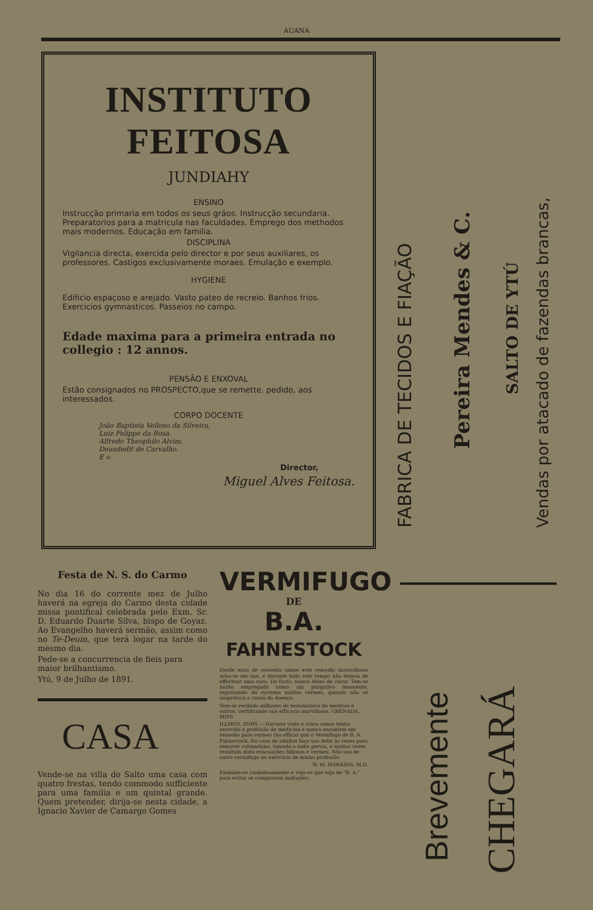AUANA
INSTITUTO FEITOSA
JUNDIAHY
ENSINO
Instrucção primaria em todos os seus gráos. Instrucção secundaria. Preparatorios para a matricula nas faculdades. Emprego dos methodos mais modernos. Educação em familia.
DISCIPLINA
Vigilancia directa, exercida pelo director e por seus auxiliares, os professores. Castigos exclusivamente moraes. Emulação e exemplo.
HYGIENE
Edificio espaçoso e arejado. Vasto pateo de recreio. Banhos frios. Exercicios gymnasticos. Passeios no campo.
Edade maxima para a primeira entrada no collegio : 12 annos.
PENSÃO E ENXOVAL
Estão consignados no PROSPECTO,que se remette. pedido, aos interessados.
CORPO DOCENTE
João Baptista Velloso da Silveira,
Luiz Felippe da Rosa.
Alfredo Theophilo Alvim.
Deusdedit de Carvalho.
E o
Director,
Miguel Alves Feitosa.
Festa de N. S. do Carmo
No dia 16 do corrente mez de Julho haverá na egreja do Carmo desta cidade missa pontifical celebrada pelo Exm. Sr. D. Eduardo Duarte Silva, bispo de Goyaz. Ao Evangelho haverá sermão, assim como no Te-Deum, que terá logar na tarde do mesmo dia.
Pede-se a concurrencia de fieis para maior brilhantismo.
Ytú, 9 de Julho de 1891.
CASA
Vende-se na villa do Salto uma casa com quatro frestas, tendo commodo sufficiente para uma familia e um quintal grande. Quem pretender, dirija-se nesta cidade, a Ignacio Xavier de Camargo Gomes
VERMIFUGO
DE
B.A.
FAHNESTOCK
Desde mais de sessenta annos este remedio maravilhoso acha-se em uso, e durante todo este tempo não deixou de effectuar uma cura. De facto, nunca deixa de curar. Tem-se muito empregado como um purgativo innocente, expulsando do systema muitos vermes, quando não se suspeitava a causa da doença.
Tem-se recibido milhares de testemunios de medicos e outros, certificando sua efficacia marvilhosa. GRENADA, MISS.
ILLMOS, SNRS :—Durante vinte e cinco annos tenho exercido a profissão de medicina e nunca encontrei um remedio para vermes tão efficaz que o Vermifugo de B. A. Fahnestock. No caso de adultos faço uso delle ás vezes para remover calomelano, tomado a noite previa, e muitas vezes resultam disto evacuações biliosas e vermes. Não uso de outro vermifugo no exercicio de minha profissão.
W. M. HAWKINS, M.D.
Examine-se cuidadosamente e veja-se que seja de "B. A." para evitar se comprarem imitações.
FABRICA DE TECIDOS E FIAÇÃO
Pereira Mendes & C.
SALTO DE YTÚ
Vendas por atacado de fazendas brancas,
Brevemente
CHEGARÁ